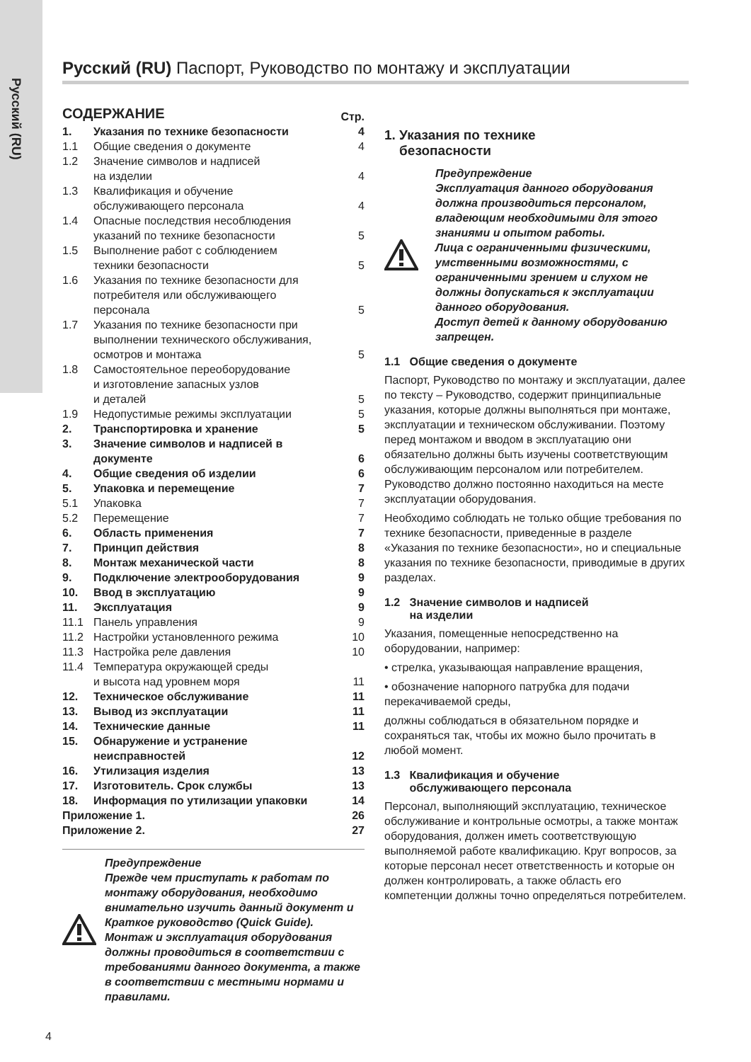Русский (RU)
Русский (RU) Паспорт, Руководство по монтажу и эксплуатации
| СОДЕРЖАНИЕ | | Стр. |
| 1. | Указания по технике безопасности | 4 |
| 1.1 | Общие сведения о документе | 4 |
| 1.2 | Значение символов и надписей на изделии | 4 |
| 1.3 | Квалификация и обучение обслуживающего персонала | 4 |
| 1.4 | Опасные последствия несоблюдения указаний по технике безопасности | 5 |
| 1.5 | Выполнение работ с соблюдением техники безопасности | 5 |
| 1.6 | Указания по технике безопасности для потребителя или обслуживающего персонала | 5 |
| 1.7 | Указания по технике безопасности при выполнении технического обслуживания, осмотров и монтажа | 5 |
| 1.8 | Самостоятельное переоборудование и изготовление запасных узлов и деталей | 5 |
| 1.9 | Недопустимые режимы эксплуатации | 5 |
| 2. | Транспортировка и хранение | 5 |
| 3. | Значение символов и надписей в документе | 6 |
| 4. | Общие сведения об изделии | 6 |
| 5. | Упаковка и перемещение | 7 |
| 5.1 | Упаковка | 7 |
| 5.2 | Перемещение | 7 |
| 6. | Область применения | 7 |
| 7. | Принцип действия | 8 |
| 8. | Монтаж механической части | 8 |
| 9. | Подключение электрооборудования | 9 |
| 10. | Ввод в эксплуатацию | 9 |
| 11. | Эксплуатация | 9 |
| 11.1 | Панель управления | 9 |
| 11.2 | Настройки установленного режима | 10 |
| 11.3 | Настройка реле давления | 10 |
| 11.4 | Температура окружающей среды и высота над уровнем моря | 11 |
| 12. | Техническое обслуживание | 11 |
| 13. | Вывод из эксплуатации | 11 |
| 14. | Технические данные | 11 |
| 15. | Обнаружение и устранение неисправностей | 12 |
| 16. | Утилизация изделия | 13 |
| 17. | Изготовитель. Срок службы | 13 |
| 18. | Информация по утилизации упаковки | 14 |
| Приложение 1. | | 26 |
| Приложение 2. | | 27 |
Предупреждение
Прежде чем приступать к работам по монтажу оборудования, необходимо внимательно изучить данный документ и Краткое руководство (Quick Guide). Монтаж и эксплуатация оборудования должны проводиться в соответствии с требованиями данного документа, а также в соответствии с местными нормами и правилами.
1. Указания по технике
безопасности
Предупреждение
Эксплуатация данного оборудования должна производиться персоналом, владеющим необходимыми для этого знаниями и опытом работы.
Лица с ограниченными физическими, умственными возможностями, с ограниченными зрением и слухом не должны допускаться к эксплуатации данного оборудования.
Доступ детей к данному оборудованию запрещен.
1.1 Общие сведения о документе
Паспорт, Руководство по монтажу и эксплуатации, далее по тексту – Руководство, содержит принципиальные указания, которые должны выполняться при монтаже, эксплуатации и техническом обслуживании. Поэтому перед монтажом и вводом в эксплуатацию они обязательно должны быть изучены соответствующим обслуживающим персоналом или потребителем. Руководство должно постоянно находиться на месте эксплуатации оборудования.
Необходимо соблюдать не только общие требования по технике безопасности, приведенные в разделе «Указания по технике безопасности», но и специальные указания по технике безопасности, приводимые в других разделах.
1.2 Значение символов и надписей
на изделии
Указания, помещенные непосредственно на оборудовании, например:
• стрелка, указывающая направление вращения,
• обозначение напорного патрубка для подачи перекачиваемой среды,
должны соблюдаться в обязательном порядке и сохраняться так, чтобы их можно было прочитать в любой момент.
1.3 Квалификация и обучение
обслуживающего персонала
Персонал, выполняющий эксплуатацию, техническое обслуживание и контрольные осмотры, а также монтаж оборудования, должен иметь соответствующую выполняемой работе квалификацию. Круг вопросов, за которые персонал несет ответственность и которые он должен контролировать, а также область его компетенции должны точно определяться потребителем.
4